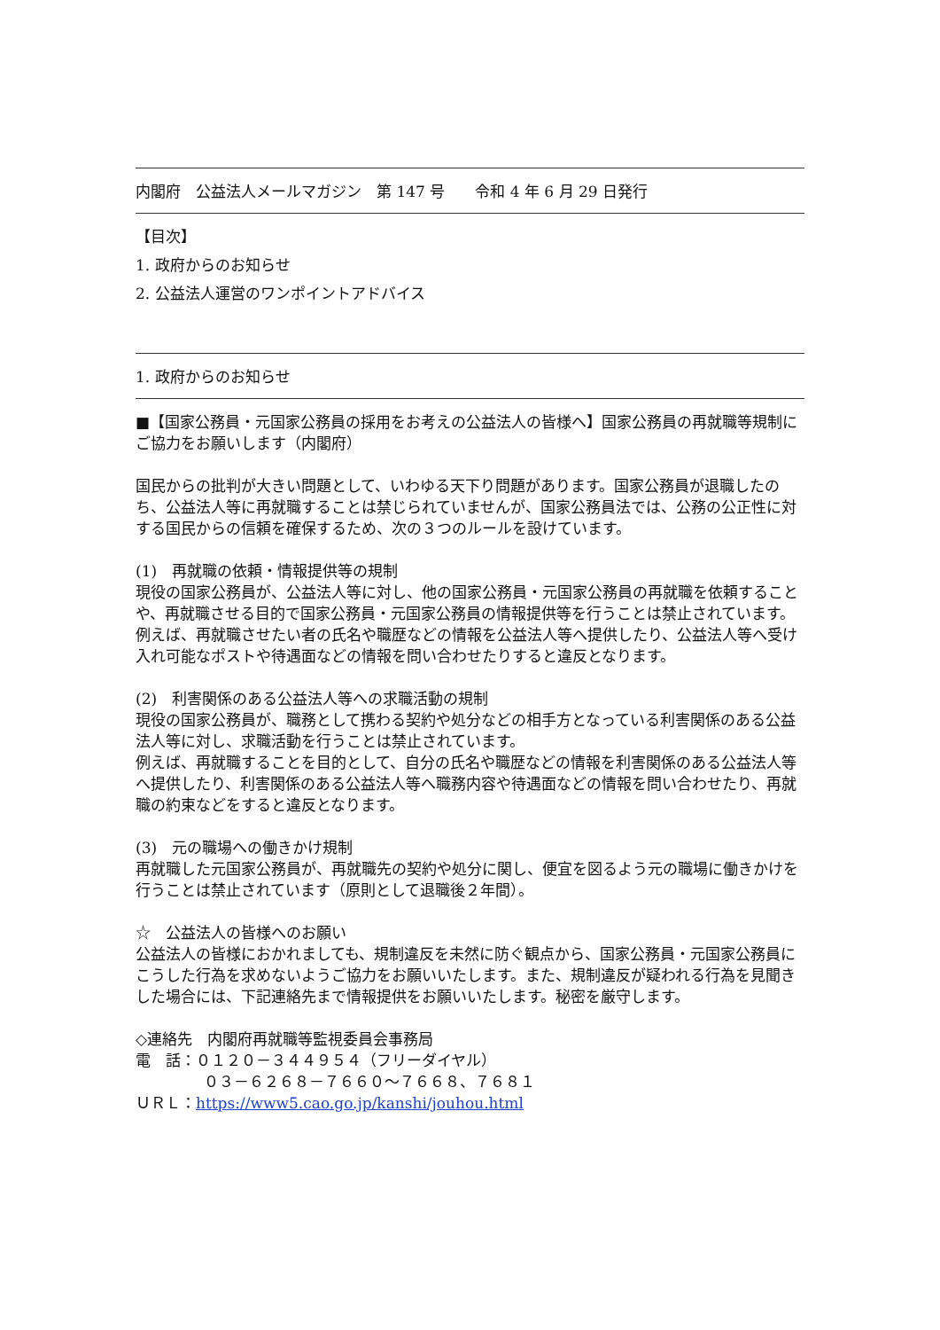内閣府　公益法人メールマガジン　第 147 号　　令和 4 年 6 月 29 日発行
【目次】
1. 政府からのお知らせ
2. 公益法人運営のワンポイントアドバイス
1. 政府からのお知らせ
■【国家公務員・元国家公務員の採用をお考えの公益法人の皆様へ】国家公務員の再就職等規制にご協力をお願いします（内閣府）
国民からの批判が大きい問題として、いわゆる天下り問題があります。国家公務員が退職したのち、公益法人等に再就職することは禁じられていませんが、国家公務員法では、公務の公正性に対する国民からの信頼を確保するため、次の３つのルールを設けています。
(1)　再就職の依頼・情報提供等の規制
現役の国家公務員が、公益法人等に対し、他の国家公務員・元国家公務員の再就職を依頼することや、再就職させる目的で国家公務員・元国家公務員の情報提供等を行うことは禁止されています。
例えば、再就職させたい者の氏名や職歴などの情報を公益法人等へ提供したり、公益法人等へ受け入れ可能なポストや待遇面などの情報を問い合わせたりすると違反となります。
(2)　利害関係のある公益法人等への求職活動の規制
現役の国家公務員が、職務として携わる契約や処分などの相手方となっている利害関係のある公益法人等に対し、求職活動を行うことは禁止されています。
例えば、再就職することを目的として、自分の氏名や職歴などの情報を利害関係のある公益法人等へ提供したり、利害関係のある公益法人等へ職務内容や待遇面などの情報を問い合わせたり、再就職の約束などをすると違反となります。
(3)　元の職場への働きかけ規制
再就職した元国家公務員が、再就職先の契約や処分に関し、便宜を図るよう元の職場に働きかけを行うことは禁止されています（原則として退職後２年間）。
☆　公益法人の皆様へのお願い
公益法人の皆様におかれましても、規制違反を未然に防ぐ観点から、国家公務員・元国家公務員にこうした行為を求めないようご協力をお願いいたします。また、規制違反が疑われる行為を見聞きした場合には、下記連絡先まで情報提供をお願いいたします。秘密を厳守します。
◇連絡先　内閣府再就職等監視委員会事務局
電　話：０１２０－３４４９５４（フリーダイヤル）
０３－６２６８－７６６０～７６６８、７６８１
ＵＲＬ：https://www5.cao.go.jp/kanshi/jouhou.html